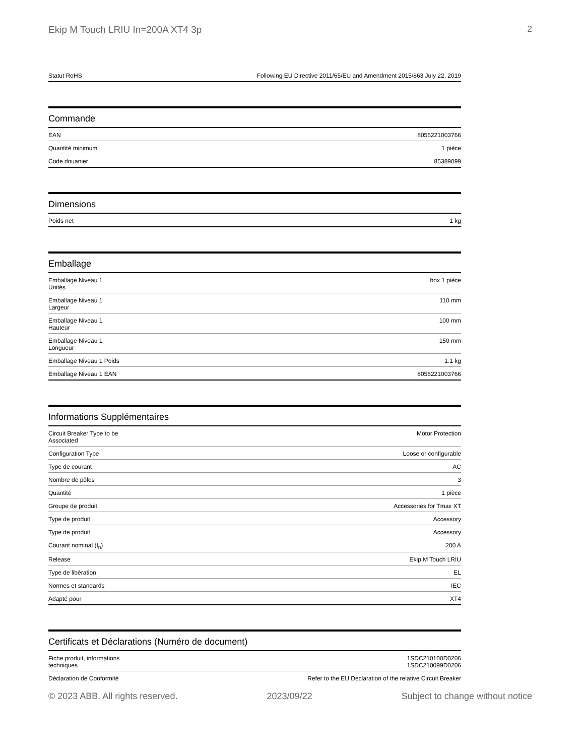Ekip M Touch LRIU In=200A XT4 3p 2
| Statut RoHS | Following EU Directive 2011/65/EU and Amendment 2015/863 July 22, 2019 |
Commande
| EAN | 8056221003766 |
| Quantité minimum | 1 pièce |
| Code douanier | 85389099 |
Dimensions
| Poids net | 1 kg |
Emballage
| Emballage Niveau 1 Unités | box 1 pièce |
| Emballage Niveau 1 Largeur | 110 mm |
| Emballage Niveau 1 Hauteur | 100 mm |
| Emballage Niveau 1 Longueur | 150 mm |
| Emballage Niveau 1 Poids | 1.1 kg |
| Emballage Niveau 1 EAN | 8056221003766 |
Informations Supplémentaires
| Circuit Breaker Type to be Associated | Motor Protection |
| Configuration Type | Loose or configurable |
| Type de courant | AC |
| Nombre de pôles | 3 |
| Quantité | 1 pièce |
| Groupe de produit | Accessories for Tmax XT |
| Type de produit | Accessory |
| Type de produit | Accessory |
| Courant nominal (I<sub>n</sub>) | 200 A |
| Release | Ekip M Touch LRIU |
| Type de libération | EL |
| Normes et standards | IEC |
| Adapté pour | XT4 |
Certificats et Déclarations (Numéro de document)
| Fiche produit, informations techniques | 1SDC210100D0206 1SDC210099D0206 |
| Déclaration de Conformité | Refer to the EU Declaration of the relative Circuit Breaker |
© 2023 ABB. All rights reserved. 2023/09/22 Subject to change without notice